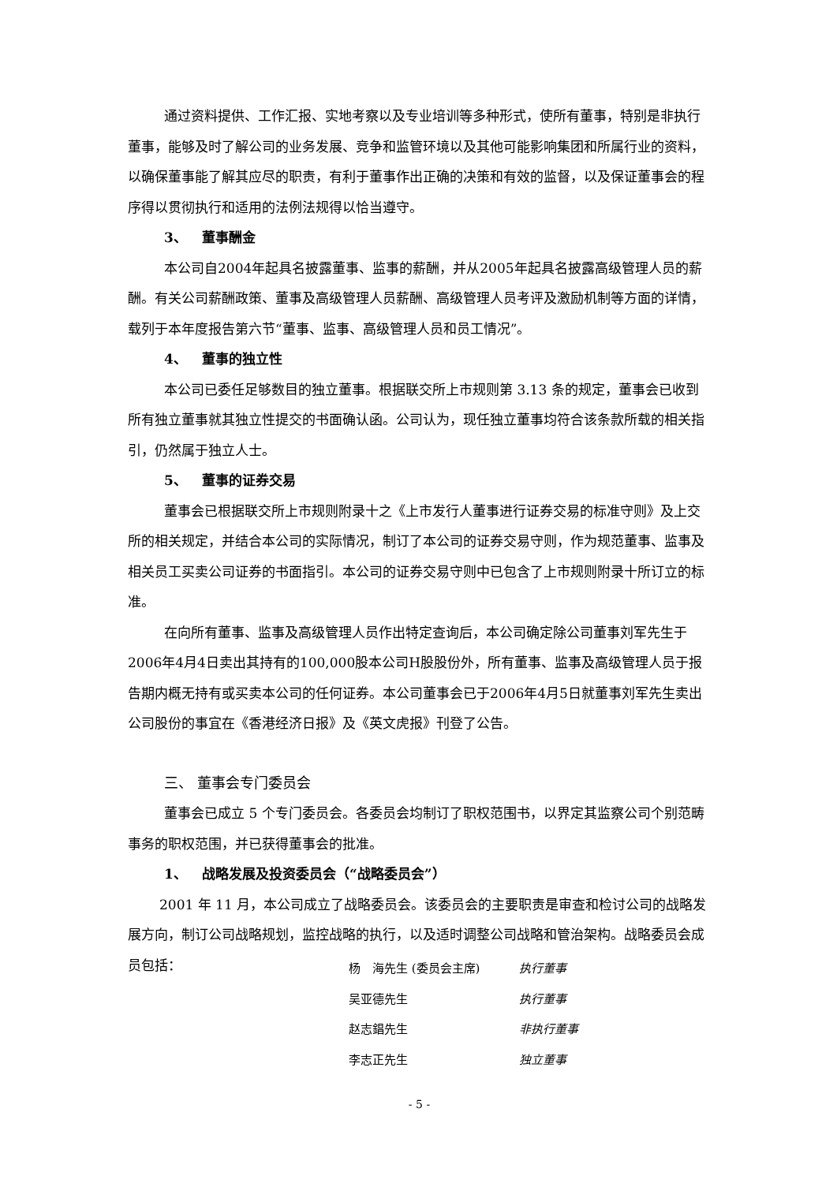通过资料提供、工作汇报、实地考察以及专业培训等多种形式，使所有董事，特别是非执行董事，能够及时了解公司的业务发展、竞争和监管环境以及其他可能影响集团和所属行业的资料，以确保董事能了解其应尽的职责，有利于董事作出正确的决策和有效的监督，以及保证董事会的程序得以贯彻执行和适用的法例法规得以恰当遵守。
3、 董事酬金
本公司自2004年起具名披露董事、监事的薪酬，并从2005年起具名披露高级管理人员的薪酬。有关公司薪酬政策、董事及高级管理人员薪酬、高级管理人员考评及激励机制等方面的详情，载列于本年度报告第六节“董事、监事、高级管理人员和员工情况”。
4、 董事的独立性
本公司已委任足够数目的独立董事。根据联交所上市规则第 3.13 条的规定，董事会已收到所有独立董事就其独立性提交的书面确认函。公司认为，现任独立董事均符合该条款所载的相关指引，仍然属于独立人士。
5、 董事的证券交易
董事会已根据联交所上市规则附录十之《上市发行人董事进行证券交易的标准守则》及上交所的相关规定，并结合本公司的实际情况，制订了本公司的证券交易守则，作为规范董事、监事及相关员工买卖公司证券的书面指引。本公司的证券交易守则中已包含了上市规则附录十所订立的标准。
在向所有董事、监事及高级管理人员作出特定查询后，本公司确定除公司董事刘军先生于2006年4月4日卖出其持有的100,000股本公司H股股份外，所有董事、监事及高级管理人员于报告期内概无持有或买卖本公司的任何证券。本公司董事会已于2006年4月5日就董事刘军先生卖出公司股份的事宜在《香港经济日报》及《英文虎报》刊登了公告。
三、 董事会专门委员会
董事会已成立 5 个专门委员会。各委员会均制订了职权范围书，以界定其监察公司个别范畴事务的职权范围，并已获得董事会的批准。
1、 战略发展及投资委员会（“战略委员会”）
2001 年 11 月，本公司成立了战略委员会。该委员会的主要职责是审查和检讨公司的战略发展方向，制订公司战略规划，监控战略的执行，以及适时调整公司战略和管治架构。战略委员会成员包括：
| 杨 海先生 (委员会主席) | 执行董事 |
| 吴亚德先生 | 执行董事 |
| 赵志錩先生 | 非执行董事 |
| 李志正先生 | 独立董事 |
- 5 -